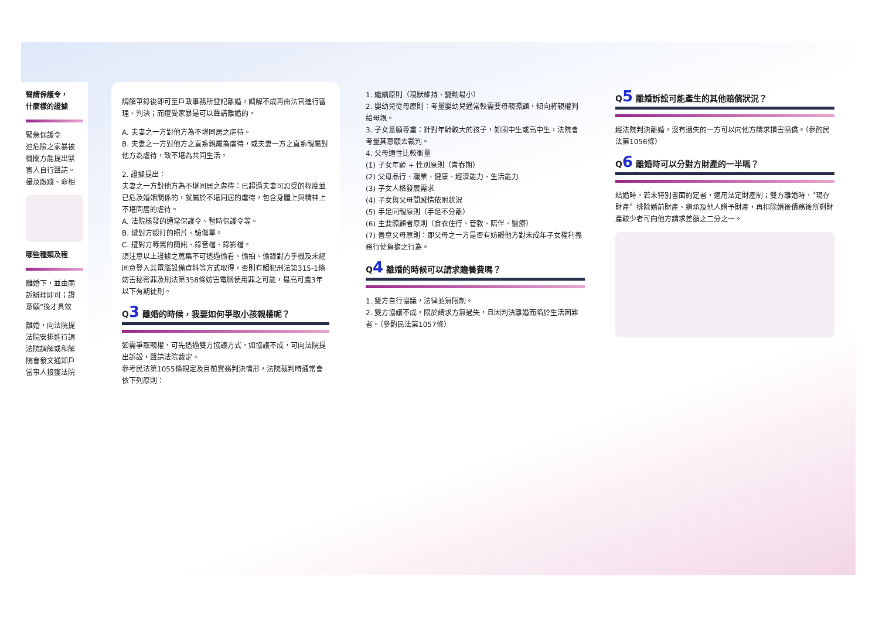聲請保護令，
什麼樣的證據
緊急保護令
迫危險之家暴被
機關方能提出緊
害人自行聲請。
擾及跟蹤、命相
哪些種類及程
離婚下，並由兩
訴辦理即可；證
意願”後才具效
離婚，向法院提
法院安排進行調
法院調解或和解
院會發文通知戶
當事人接獲法院
調解筆錄後即可至戶政事務所登記離婚，調解不成再由法官進行審理、判決；而遭受家暴是可以聲請離婚的，
A. 夫妻之一方對他方為不堪同居之虐待。
B. 夫妻之一方對他方之直系親屬為虐待，或夫妻一方之直系親屬對他方為虐待，致不堪為共同生活。
2. 證據提出：
夫妻之一方對他方為不堪同居之虐待：已超過夫妻可忍受的程度並已危及婚姻關係的，就屬於不堪同居的虐待，包含身體上與精神上不堪同居的虐待。
A. 法院核發的通常保護令、暫時保護令等。
B. 遭對方毆打的照片、驗傷單。
C. 遭對方辱罵的簡訊、錄音檔、錄影檔。
須注意以上證據之蒐集不可透過偷看、偷拍、偷錄對方手機及未經同意登入其電腦設備資料等方式取得，否則有觸犯刑法第315-1條妨害秘密罪及刑法第358條妨害電腦使用罪之可能，最高可處3年以下有期徒刑。
Q3 離婚的時候，我要如何爭取小孩親權呢？
如需爭取親權，可先透過雙方協議方式，如協議不成，可向法院提出訴訟，聲請法院裁定。
參考民法第1055條規定及目前實務判決情形，法院裁判時通常會依下列原則：
1. 繼續原則（現狀維持、變動最小）
2. 嬰幼兒從母原則：考量嬰幼兒通常較需要母親照顧，傾向將親權判給母親。
3. 子女意願尊重：針對年齡較大的孩子，如國中生或高中生，法院會考量其意願去裁判。
4. 父母適性比較衡量
(1) 子女年齡 + 性別原則（青春期）
(2) 父母品行、職業、健康、經濟能力、生活能力
(3) 子女人格發展需求
(4) 子女與父母間感情依附狀況
(5) 手足同親原則（手足不分離）
(6) 主要照顧者原則（食衣住行、管教、陪伴、醫療）
(7) 善意父母原則：即父母之一方是否有妨礙他方對未成年子女權利義務行使負擔之行為。
Q4 離婚的時候可以請求贍養費嗎？
1. 雙方自行協議，法律並無限制。
2. 雙方協議不成，限於請求方無過失，且因判決離婚而陷於生活困難者。（參酌民法第1057條）
Q5 離婚訴訟可能產生的其他賠償狀況？
經法院判決離婚，沒有過失的一方可以向他方請求損害賠償。（參酌民法第1056條）
Q6 離婚時可以分對方財產的一半嗎？
結婚時，若未特別書面約定者，適用法定財產制；雙方離婚時，〝現存財產〞排除婚前財產、繼承及他人贈予財產，再扣除婚後債務後所剩財產較少者可向他方請求差額之二分之一。